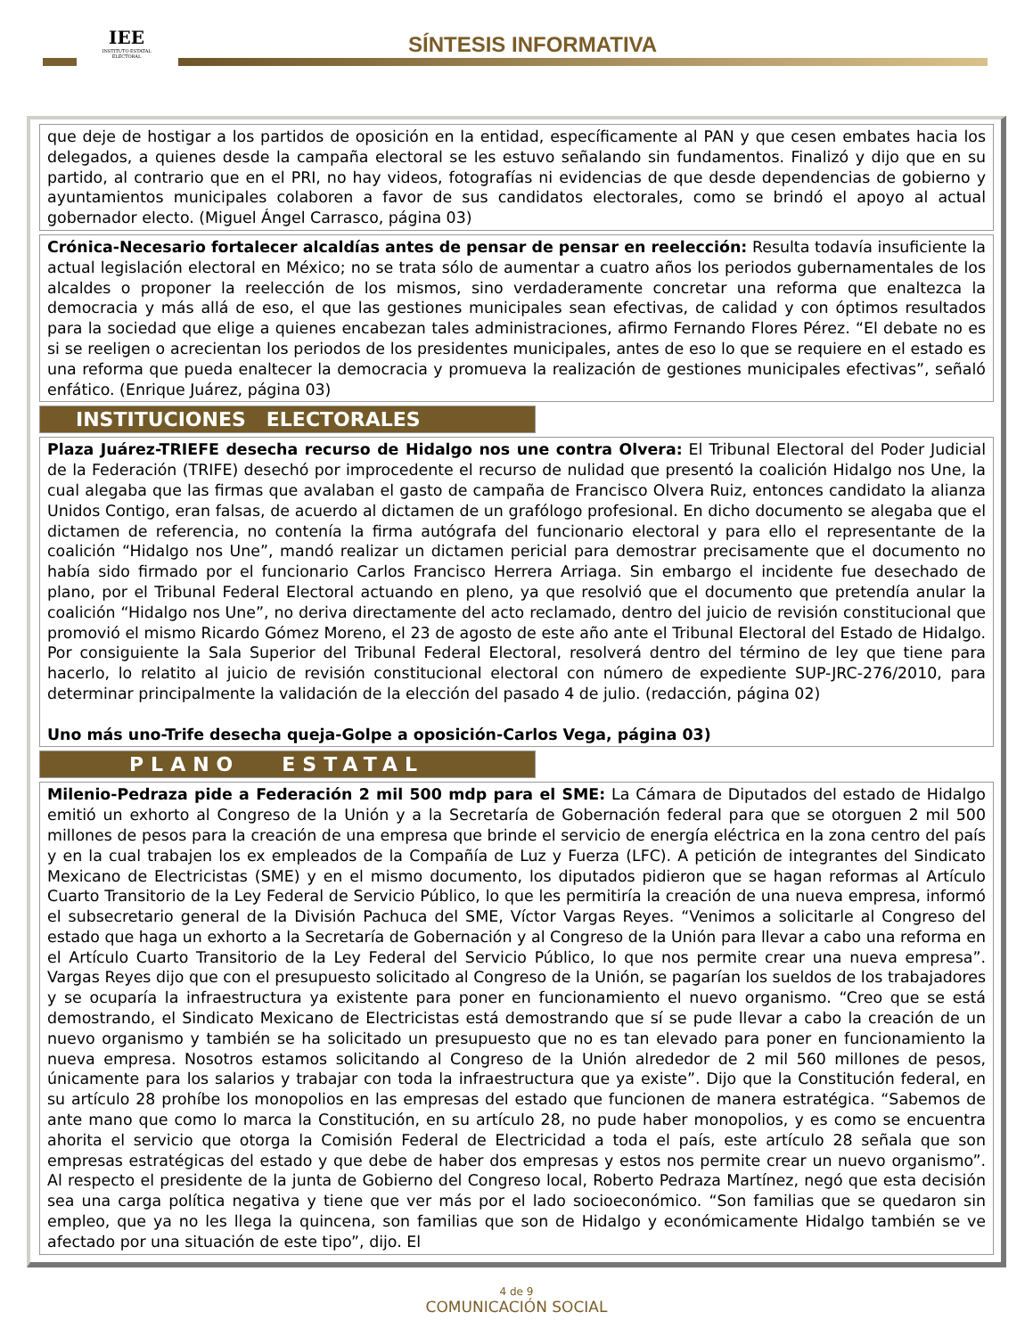IEE
INSTITUTO ESTATAL ELECTORAL
SÍNTESIS INFORMATIVA
que deje de hostigar a los partidos de oposición en la entidad, específicamente al PAN y que cesen embates hacia los delegados, a quienes desde la campaña electoral se les estuvo señalando sin fundamentos. Finalizó y dijo que en su partido, al contrario que en el PRI, no hay videos, fotografías ni evidencias de que desde dependencias de gobierno y ayuntamientos municipales colaboren a favor de sus candidatos electorales, como se brindó el apoyo al actual gobernador electo. (Miguel Ángel Carrasco, página 03)
Crónica-Necesario fortalecer alcaldías antes de pensar de pensar en reelección: Resulta todavía insuficiente la actual legislación electoral en México; no se trata sólo de aumentar a cuatro años los periodos gubernamentales de los alcaldes o proponer la reelección de los mismos, sino verdaderamente concretar una reforma que enaltezca la democracia y más allá de eso, el que las gestiones municipales sean efectivas, de calidad y con óptimos resultados para la sociedad que elige a quienes encabezan tales administraciones, afirmo Fernando Flores Pérez. “El debate no es si se reeligen o acrecientan los periodos de los presidentes municipales, antes de eso lo que se requiere en el estado es una reforma que pueda enaltecer la democracia y promueva la realización de gestiones municipales efectivas”, señaló enfático. (Enrique Juárez, página 03)
INSTITUCIONES ELECTORALES
Plaza Juárez-TRIEFE desecha recurso de Hidalgo nos une contra Olvera: El Tribunal Electoral del Poder Judicial de la Federación (TRIFE) desechó por improcedente el recurso de nulidad que presentó la coalición Hidalgo nos Une, la cual alegaba que las firmas que avalaban el gasto de campaña de Francisco Olvera Ruiz, entonces candidato la alianza Unidos Contigo, eran falsas, de acuerdo al dictamen de un grafólogo profesional. En dicho documento se alegaba que el dictamen de referencia, no contenía la firma autógrafa del funcionario electoral y para ello el representante de la coalición “Hidalgo nos Une”, mandó realizar un dictamen pericial para demostrar precisamente que el documento no había sido firmado por el funcionario Carlos Francisco Herrera Arriaga. Sin embargo el incidente fue desechado de plano, por el Tribunal Federal Electoral actuando en pleno, ya que resolvió que el documento que pretendía anular la coalición “Hidalgo nos Une”, no deriva directamente del acto reclamado, dentro del juicio de revisión constitucional que promovió el mismo Ricardo Gómez Moreno, el 23 de agosto de este año ante el Tribunal Electoral del Estado de Hidalgo. Por consiguiente la Sala Superior del Tribunal Federal Electoral, resolverá dentro del término de ley que tiene para hacerlo, lo relatito al juicio de revisión constitucional electoral con número de expediente SUP-JRC-276/2010, para determinar principalmente la validación de la elección del pasado 4 de julio. (redacción, página 02)
Uno más uno-Trife desecha queja-Golpe a oposición-Carlos Vega, página 03)
PLANO ESTATAL
Milenio-Pedraza pide a Federación 2 mil 500 mdp para el SME: La Cámara de Diputados del estado de Hidalgo emitió un exhorto al Congreso de la Unión y a la Secretaría de Gobernación federal para que se otorguen 2 mil 500 millones de pesos para la creación de una empresa que brinde el servicio de energía eléctrica en la zona centro del país y en la cual trabajen los ex empleados de la Compañía de Luz y Fuerza (LFC). A petición de integrantes del Sindicato Mexicano de Electricistas (SME) y en el mismo documento, los diputados pidieron que se hagan reformas al Artículo Cuarto Transitorio de la Ley Federal de Servicio Público, lo que les permitiría la creación de una nueva empresa, informó el subsecretario general de la División Pachuca del SME, Víctor Vargas Reyes. “Venimos a solicitarle al Congreso del estado que haga un exhorto a la Secretaría de Gobernación y al Congreso de la Unión para llevar a cabo una reforma en el Artículo Cuarto Transitorio de la Ley Federal del Servicio Público, lo que nos permite crear una nueva empresa”. Vargas Reyes dijo que con el presupuesto solicitado al Congreso de la Unión, se pagarían los sueldos de los trabajadores y se ocuparía la infraestructura ya existente para poner en funcionamiento el nuevo organismo. “Creo que se está demostrando, el Sindicato Mexicano de Electricistas está demostrando que sí se pude llevar a cabo la creación de un nuevo organismo y también se ha solicitado un presupuesto que no es tan elevado para poner en funcionamiento la nueva empresa. Nosotros estamos solicitando al Congreso de la Unión alrededor de 2 mil 560 millones de pesos, únicamente para los salarios y trabajar con toda la infraestructura que ya existe”. Dijo que la Constitución federal, en su artículo 28 prohíbe los monopolios en las empresas del estado que funcionen de manera estratégica. “Sabemos de ante mano que como lo marca la Constitución, en su artículo 28, no pude haber monopolios, y es como se encuentra ahorita el servicio que otorga la Comisión Federal de Electricidad a toda el país, este artículo 28 señala que son empresas estratégicas del estado y que debe de haber dos empresas y estos nos permite crear un nuevo organismo”. Al respecto el presidente de la junta de Gobierno del Congreso local, Roberto Pedraza Martínez, negó que esta decisión sea una carga política negativa y tiene que ver más por el lado socioeconómico. “Son familias que se quedaron sin empleo, que ya no les llega la quincena, son familias que son de Hidalgo y económicamente Hidalgo también se ve afectado por una situación de este tipo”, dijo. El
4 de 9
COMUNICACIÓN SOCIAL